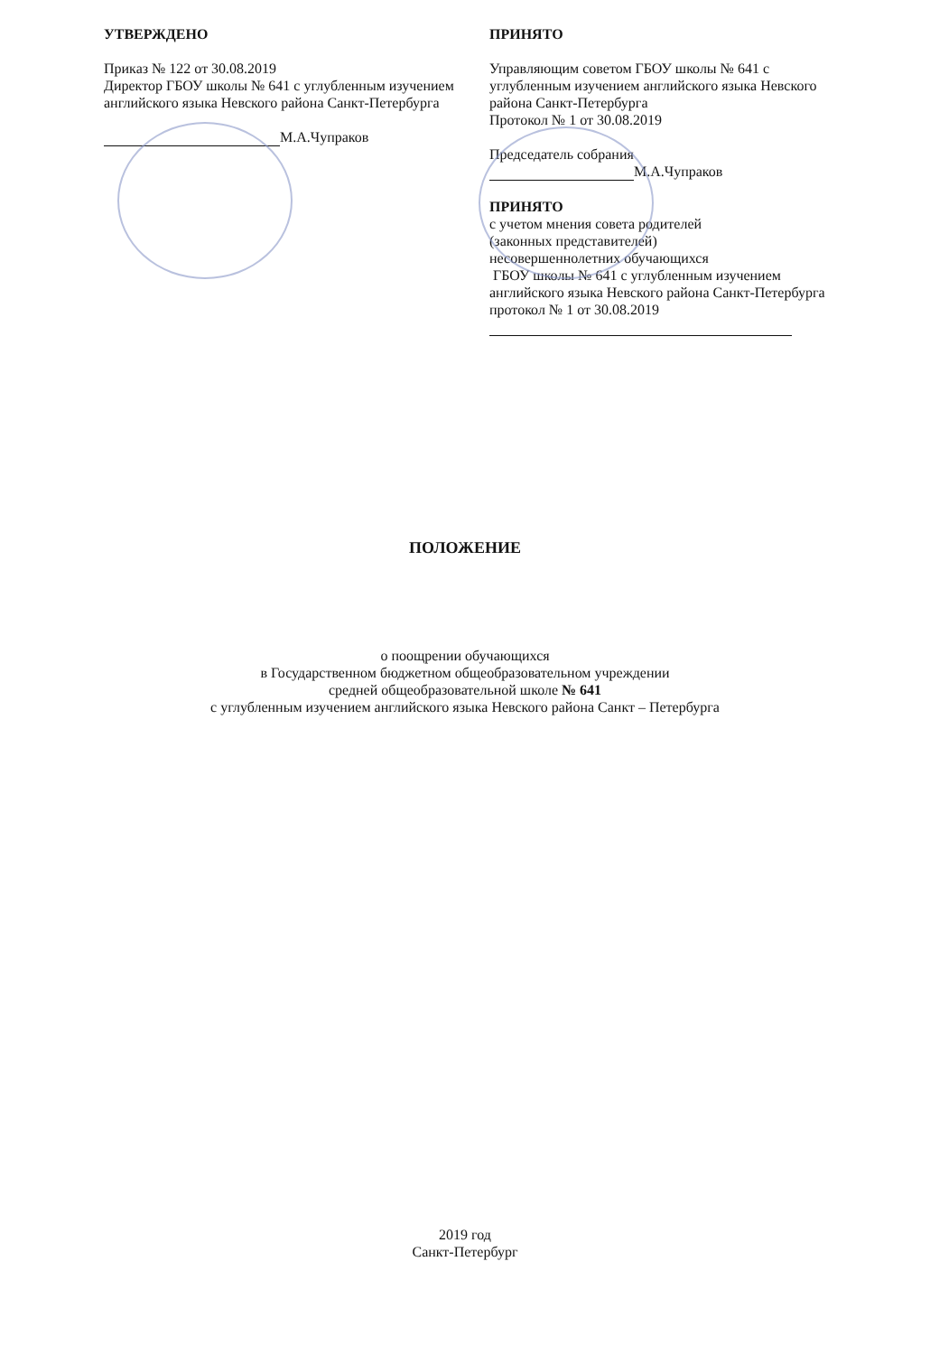УТВЕРЖДЕНО
Приказ № 122 от 30.08.2019
Директор ГБОУ школы № 641 с углубленным изучением английского языка Невского района Санкт-Петербурга
М.А.Чупраков
ПРИНЯТО
Управляющим советом ГБОУ школы № 641 с
углубленным изучением английского языка Невского
района Санкт-Петербурга
Протокол № 1 от 30.08.2019
Председатель собрания
М.А.Чупраков
ПРИНЯТО
с учетом мнения совета родителей
(законных представителей)
несовершеннолетних обучающихся
ГБОУ школы № 641 с углубленным изучением
английского языка Невского района Санкт-Петербурга
протокол № 1 от 30.08.2019
ПОЛОЖЕНИЕ
о поощрении обучающихся
в Государственном бюджетном общеобразовательном учреждении
средней общеобразовательной школе № 641
с углубленным изучением английского языка Невского района Санкт – Петербурга
2019 год
Санкт-Петербург